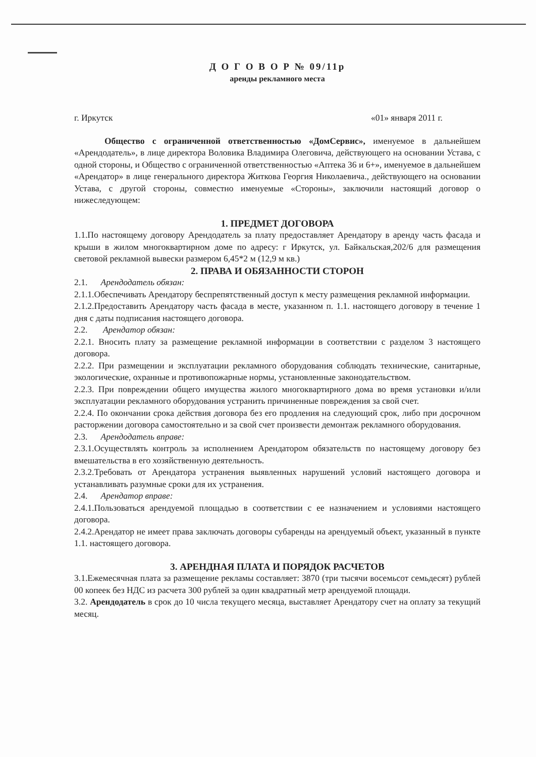Д О Г О В О Р № 09/11р
аренды рекламного места
г. Иркутск «01» января 2011 г.
Общество с ограниченной ответственностью «ДомСервис», именуемое в дальнейшем «Арендодатель», в лице директора Воловика Владимира Олеговича, действующего на основании Устава, с одной стороны, и Общество с ограниченной ответственностью «Аптека 36 и 6+», именуемое в дальнейшем «Арендатор» в лице генерального директора Житкова Георгия Николаевича., действующего на основании Устава, с другой стороны, совместно именуемые «Стороны», заключили настоящий договор о нижеследующем:
1. ПРЕДМЕТ ДОГОВОРА
1.1.По настоящему договору Арендодатель за плату предоставляет Арендатору в аренду часть фасада и крыши в жилом многоквартирном доме по адресу: г Иркутск, ул. Байкальская,202/6 для размещения световой рекламной вывески размером 6,45*2 м (12,9 м кв.)
2. ПРАВА И ОБЯЗАННОСТИ СТОРОН
2.1. Арендодатель обязан:
2.1.1.Обеспечивать Арендатору беспрепятственный доступ к месту размещения рекламной информации.
2.1.2.Предоставить Арендатору часть фасада в месте, указанном п. 1.1. настоящего договору в течение 1 дня с даты подписания настоящего договора.
2.2. Арендатор обязан:
2.2.1. Вносить плату за размещение рекламной информации в соответствии с разделом 3 настоящего договора.
2.2.2. При размещении и эксплуатации рекламного оборудования соблюдать технические, санитарные, экологические, охранные и противопожарные нормы, установленные законодательством.
2.2.3. При повреждении общего имущества жилого многоквартирного дома во время установки и/или эксплуатации рекламного оборудования устранить причиненные повреждения за свой счет.
2.2.4. По окончании срока действия договора без его продления на следующий срок, либо при досрочном расторжении договора самостоятельно и за свой счет произвести демонтаж рекламного оборудования.
2.3. Арендодатель вправе:
2.3.1.Осуществлять контроль за исполнением Арендатором обязательств по настоящему договору без вмешательства в его хозяйственную деятельность.
2.3.2.Требовать от Арендатора устранения выявленных нарушений условий настоящего договора и устанавливать разумные сроки для их устранения.
2.4. Арендатор вправе:
2.4.1.Пользоваться арендуемой площадью в соответствии с ее назначением и условиями настоящего договора.
2.4.2.Арендатор не имеет права заключать договоры субаренды на арендуемый объект, указанный в пункте 1.1. настоящего договора.
3. АРЕНДНАЯ ПЛАТА И ПОРЯДОК РАСЧЕТОВ
3.1.Ежемесячная плата за размещение рекламы составляет: 3870 (три тысячи восемьсот семьдесят) рублей 00 копеек без НДС из расчета 300 рублей за один квадратный метр арендуемой площади.
3.2. Арендодатель в срок до 10 числа текущего месяца, выставляет Арендатору счет на оплату за текущий месяц.